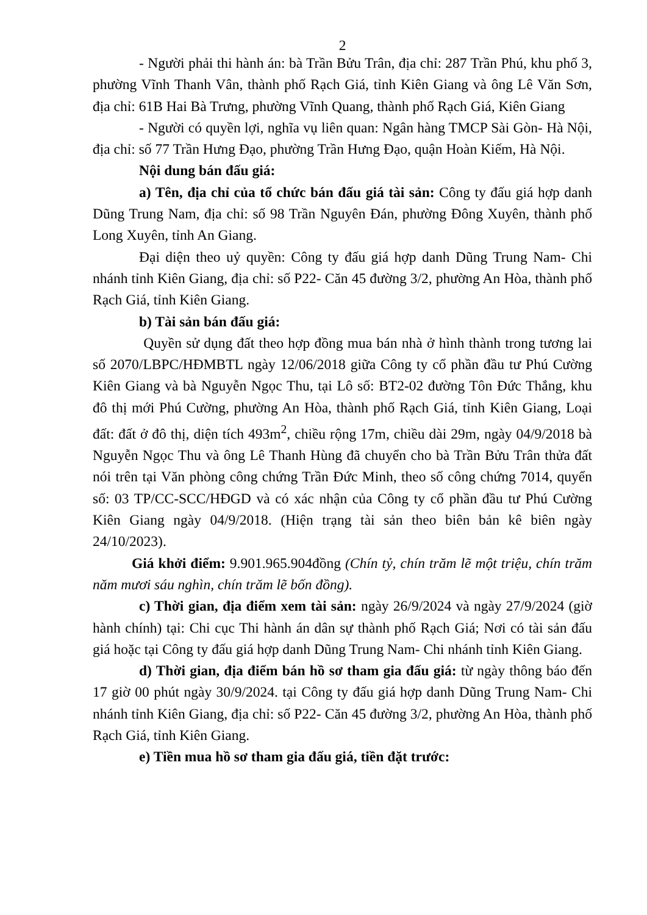2
- Người phải thi hành án: bà Trần Bửu Trân, địa chỉ: 287 Trần Phú, khu phố 3, phường Vĩnh Thanh Vân, thành phố Rạch Giá, tỉnh Kiên Giang và ông Lê Văn Sơn, địa chỉ: 61B Hai Bà Trưng, phường Vĩnh Quang, thành phố Rạch Giá, Kiên Giang
- Người có quyền lợi, nghĩa vụ liên quan: Ngân hàng TMCP Sài Gòn- Hà Nội, địa chỉ: số 77 Trần Hưng Đạo, phường Trần Hưng Đạo, quận Hoàn Kiếm, Hà Nội.
Nội dung bán đấu giá:
a) Tên, địa chỉ của tổ chức bán đấu giá tài sản: Công ty đấu giá hợp danh Dũng Trung Nam, địa chỉ: số 98 Trần Nguyên Đán, phường Đông Xuyên, thành phố Long Xuyên, tỉnh An Giang.
Đại diện theo uỷ quyền: Công ty đấu giá hợp danh Dũng Trung Nam- Chi nhánh tỉnh Kiên Giang, địa chỉ: số P22- Căn 45 đường 3/2, phường An Hòa, thành phố Rạch Giá, tỉnh Kiên Giang.
b) Tài sản bán đấu giá:
Quyền sử dụng đất theo hợp đồng mua bán nhà ở hình thành trong tương lai số 2070/LBPC/HĐMBTL ngày 12/06/2018 giữa Công ty cổ phần đầu tư Phú Cường Kiên Giang và bà Nguyễn Ngọc Thu, tại Lô số: BT2-02 đường Tôn Đức Thắng, khu đô thị mới Phú Cường, phường An Hòa, thành phố Rạch Giá, tỉnh Kiên Giang, Loại đất: đất ở đô thị, diện tích 493m<sup>2</sup>, chiều rộng 17m, chiều dài 29m, ngày 04/9/2018 bà Nguyễn Ngọc Thu và ông Lê Thanh Hùng đã chuyển cho bà Trần Bửu Trân thửa đất nói trên tại Văn phòng công chứng Trần Đức Minh, theo số công chứng 7014, quyển số: 03 TP/CC-SCC/HĐGD và có xác nhận của Công ty cổ phần đầu tư Phú Cường Kiên Giang ngày 04/9/2018. (Hiện trạng tài sản theo biên bản kê biên ngày 24/10/2023).
Giá khởi điểm: 9.901.965.904đồng (Chín tỷ, chín trăm lẽ một triệu, chín trăm năm mươi sáu nghìn, chín trăm lẽ bốn đồng).
c) Thời gian, địa điểm xem tài sản: ngày 26/9/2024 và ngày 27/9/2024 (giờ hành chính) tại: Chi cục Thi hành án dân sự thành phố Rạch Giá; Nơi có tài sản đấu giá hoặc tại Công ty đấu giá hợp danh Dũng Trung Nam- Chi nhánh tỉnh Kiên Giang.
d) Thời gian, địa điểm bán hồ sơ tham gia đấu giá: từ ngày thông báo đến 17 giờ 00 phút ngày 30/9/2024. tại Công ty đấu giá hợp danh Dũng Trung Nam- Chi nhánh tỉnh Kiên Giang, địa chỉ: số P22- Căn 45 đường 3/2, phường An Hòa, thành phố Rạch Giá, tỉnh Kiên Giang.
e) Tiền mua hồ sơ tham gia đấu giá, tiền đặt trước: